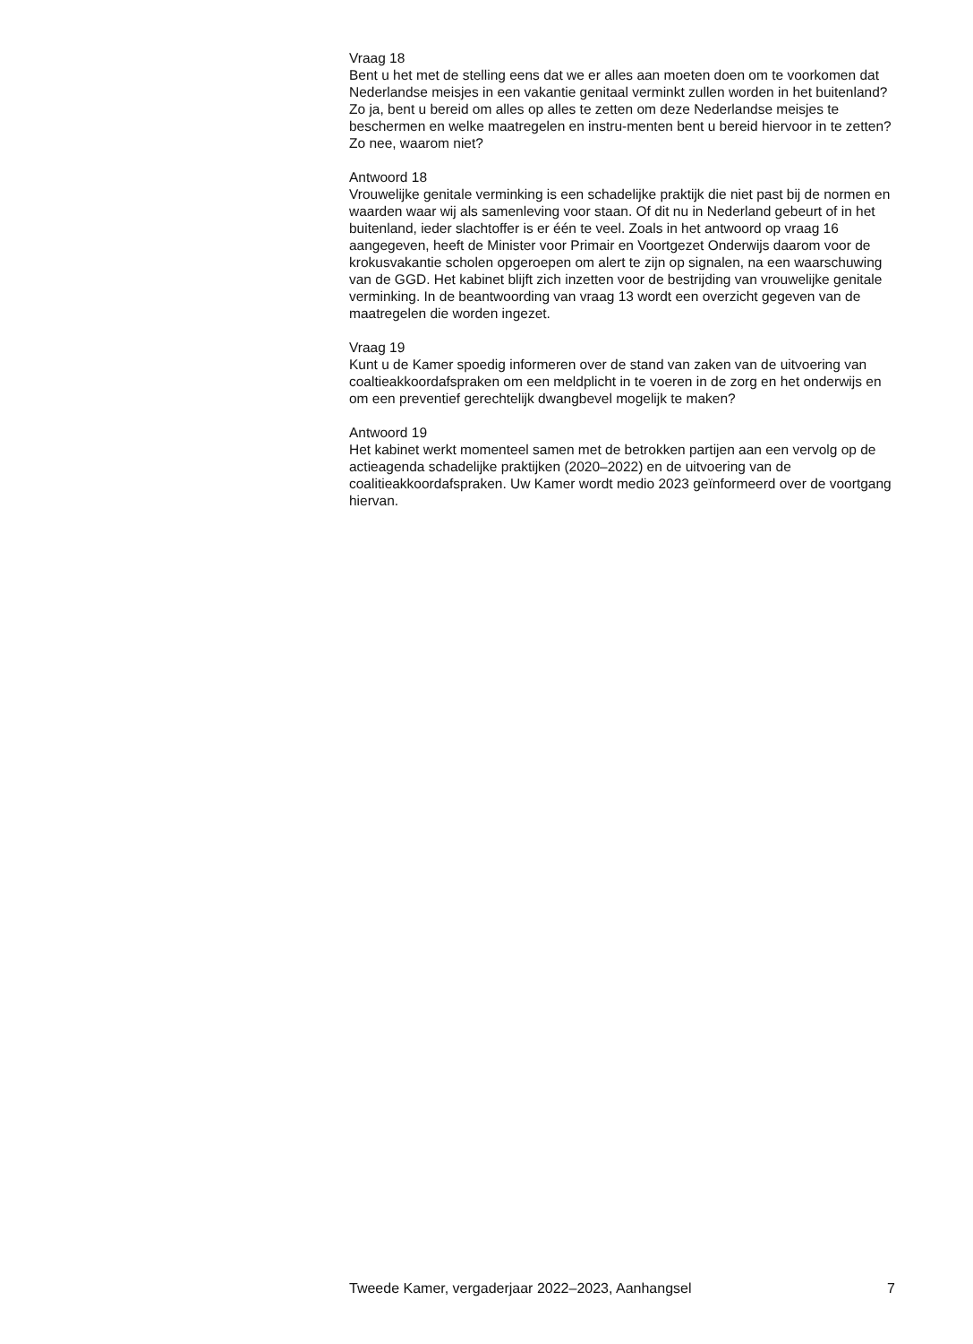Vraag 18
Bent u het met de stelling eens dat we er alles aan moeten doen om te voorkomen dat Nederlandse meisjes in een vakantie genitaal verminkt zullen worden in het buitenland? Zo ja, bent u bereid om alles op alles te zetten om deze Nederlandse meisjes te beschermen en welke maatregelen en instru-menten bent u bereid hiervoor in te zetten? Zo nee, waarom niet?
Antwoord 18
Vrouwelijke genitale verminking is een schadelijke praktijk die niet past bij de normen en waarden waar wij als samenleving voor staan. Of dit nu in Nederland gebeurt of in het buitenland, ieder slachtoffer is er één te veel. Zoals in het antwoord op vraag 16 aangegeven, heeft de Minister voor Primair en Voortgezet Onderwijs daarom voor de krokusvakantie scholen opgeroepen om alert te zijn op signalen, na een waarschuwing van de GGD. Het kabinet blijft zich inzetten voor de bestrijding van vrouwelijke genitale verminking. In de beantwoording van vraag 13 wordt een overzicht gegeven van de maatregelen die worden ingezet.
Vraag 19
Kunt u de Kamer spoedig informeren over de stand van zaken van de uitvoering van coaltieakkoordafspraken om een meldplicht in te voeren in de zorg en het onderwijs en om een preventief gerechtelijk dwangbevel mogelijk te maken?
Antwoord 19
Het kabinet werkt momenteel samen met de betrokken partijen aan een vervolg op de actieagenda schadelijke praktijken (2020–2022) en de uitvoering van de coalitieakkoordafspraken. Uw Kamer wordt medio 2023 geïnformeerd over de voortgang hiervan.
Tweede Kamer, vergaderjaar 2022–2023, Aanhangsel 7